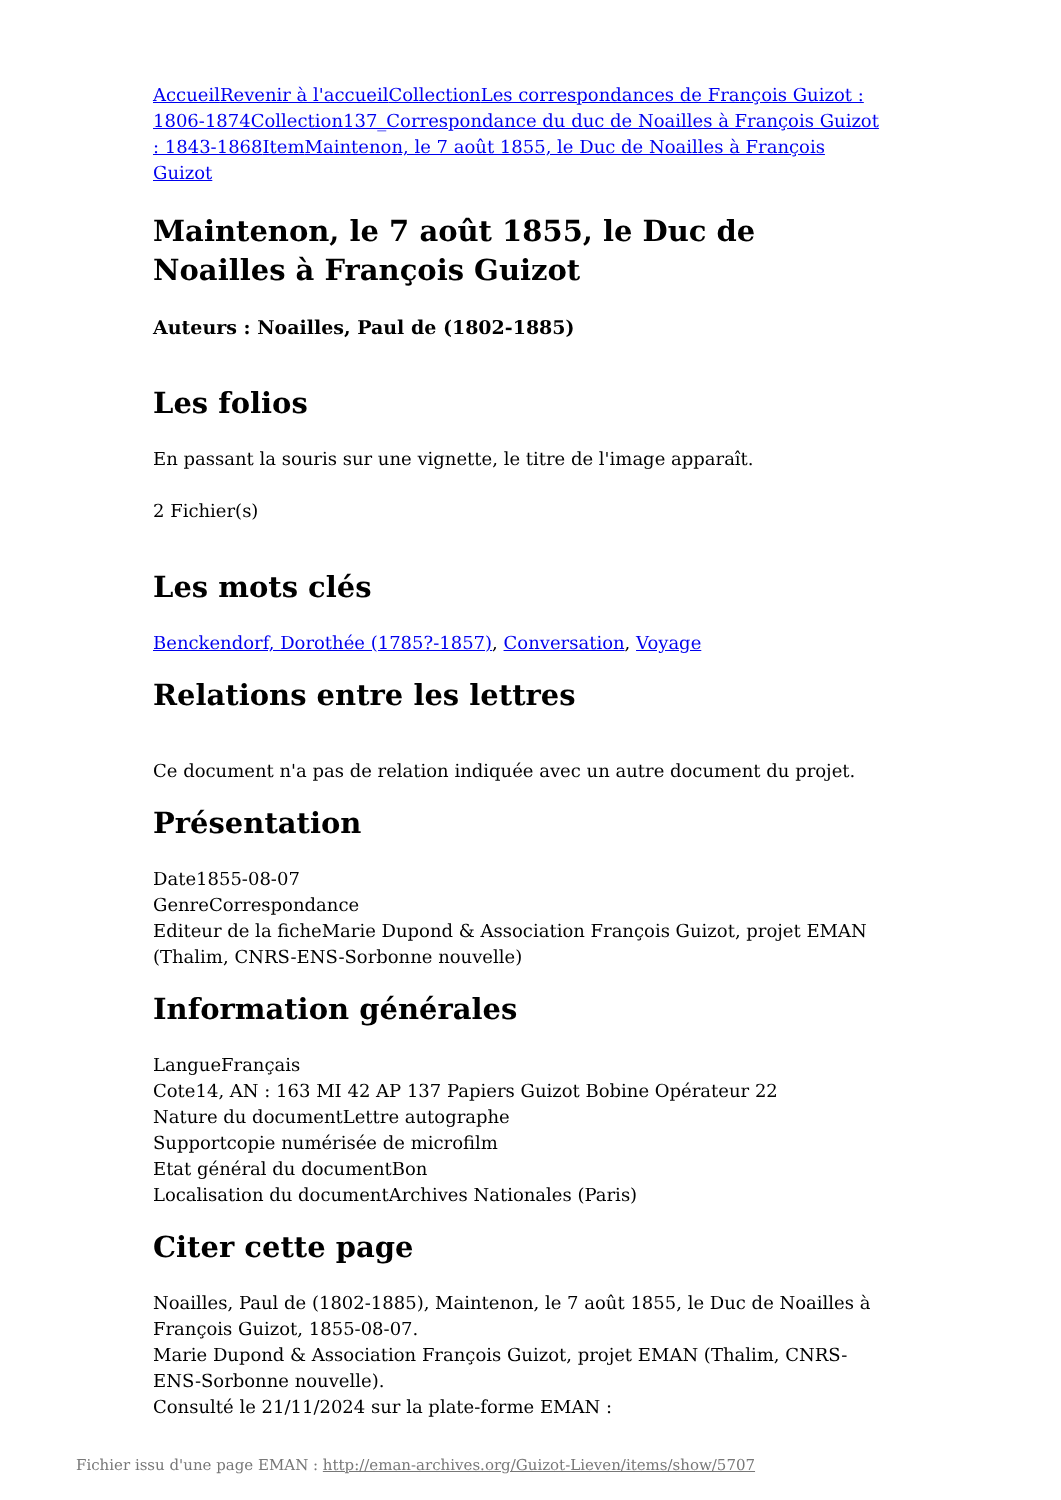Accueil Revenir à l'accueil Collection Les correspondances de François Guizot : 1806-1874 Collection 137_Correspondance du duc de Noailles à François Guizot : 1843-1868 Item Maintenon, le 7 août 1855, le Duc de Noailles à François Guizot
Maintenon, le 7 août 1855, le Duc de Noailles à François Guizot
Auteurs : Noailles, Paul de (1802-1885)
Les folios
En passant la souris sur une vignette, le titre de l'image apparaît.
2 Fichier(s)
Les mots clés
Benckendorf, Dorothée (1785?-1857), Conversation, Voyage
Relations entre les lettres
Ce document n'a pas de relation indiquée avec un autre document du projet.
Présentation
Date1855-08-07
GenreCorrespondance
Editeur de la ficheMarie Dupond & Association François Guizot, projet EMAN (Thalim, CNRS-ENS-Sorbonne nouvelle)
Information générales
LangueFrançais
Cote14, AN : 163 MI 42 AP 137 Papiers Guizot Bobine Opérateur 22
Nature du documentLettre autographe
Supportcopie numérisée de microfilm
Etat général du documentBon
Localisation du documentArchives Nationales (Paris)
Citer cette page
Noailles, Paul de (1802-1885), Maintenon, le 7 août 1855, le Duc de Noailles à François Guizot, 1855-08-07.
Marie Dupond & Association François Guizot, projet EMAN (Thalim, CNRS-ENS-Sorbonne nouvelle).
Consulté le 21/11/2024 sur la plate-forme EMAN :
Fichier issu d'une page EMAN : http://eman-archives.org/Guizot-Lieven/items/show/5707